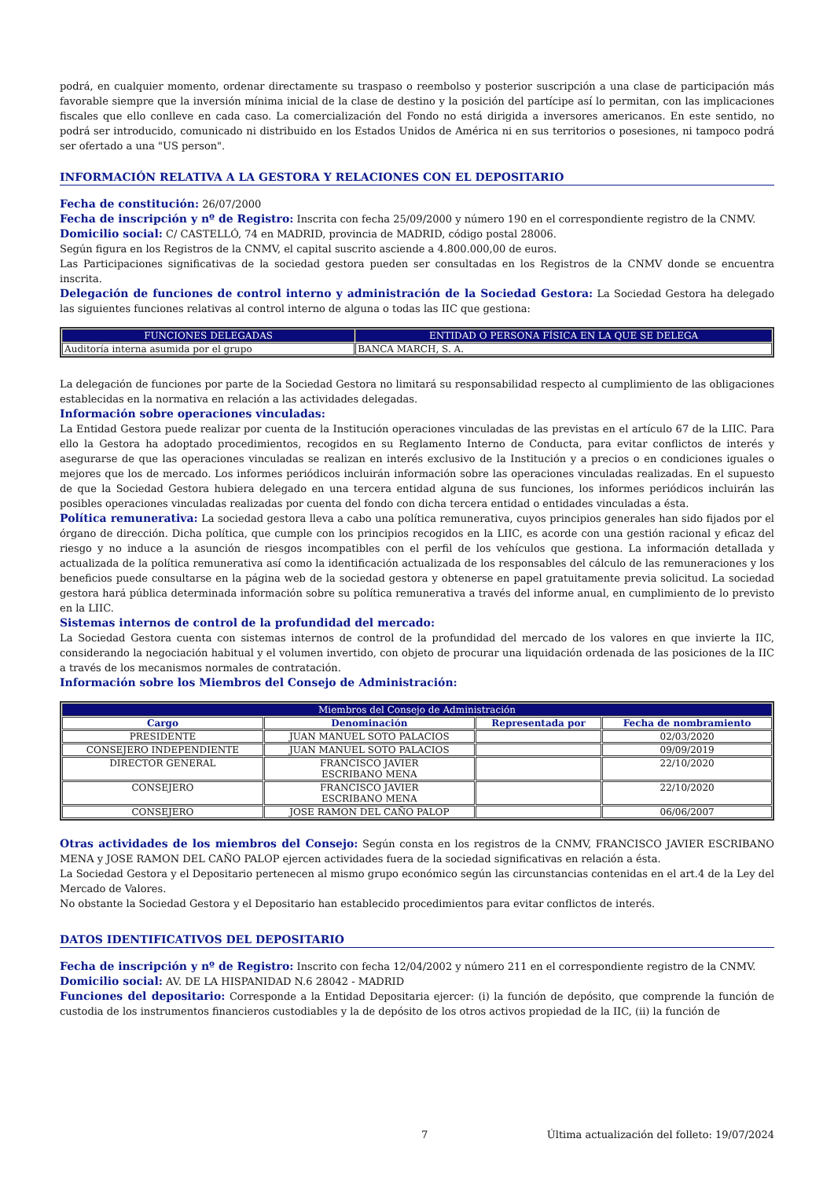podrá, en cualquier momento, ordenar directamente su traspaso o reembolso y posterior suscripción a una clase de participación más favorable siempre que la inversión mínima inicial de la clase de destino y la posición del partícipe así lo permitan, con las implicaciones fiscales que ello conlleve en cada caso. La comercialización del Fondo no está dirigida a inversores americanos. En este sentido, no podrá ser introducido, comunicado ni distribuido en los Estados Unidos de América ni en sus territorios o posesiones, ni tampoco podrá ser ofertado a una "US person".
INFORMACIÓN RELATIVA A LA GESTORA Y RELACIONES CON EL DEPOSITARIO
Fecha de constitución: 26/07/2000
Fecha de inscripción y nº de Registro: Inscrita con fecha 25/09/2000 y número 190 en el correspondiente registro de la CNMV.
Domicilio social: C/ CASTELLÓ, 74 en MADRID, provincia de MADRID, código postal 28006.
Según figura en los Registros de la CNMV, el capital suscrito asciende a 4.800.000,00 de euros.
Las Participaciones significativas de la sociedad gestora pueden ser consultadas en los Registros de la CNMV donde se encuentra inscrita.
Delegación de funciones de control interno y administración de la Sociedad Gestora: La Sociedad Gestora ha delegado las siguientes funciones relativas al control interno de alguna o todas las IIC que gestiona:
| FUNCIONES DELEGADAS | ENTIDAD O PERSONA FÍSICA EN LA QUE SE DELEGA |
| --- | --- |
| Auditoría interna asumida por el grupo | BANCA MARCH, S. A. |
La delegación de funciones por parte de la Sociedad Gestora no limitará su responsabilidad respecto al cumplimiento de las obligaciones establecidas en la normativa en relación a las actividades delegadas.
Información sobre operaciones vinculadas:
La Entidad Gestora puede realizar por cuenta de la Institución operaciones vinculadas de las previstas en el artículo 67 de la LIIC. Para ello la Gestora ha adoptado procedimientos, recogidos en su Reglamento Interno de Conducta, para evitar conflictos de interés y asegurarse de que las operaciones vinculadas se realizan en interés exclusivo de la Institución y a precios o en condiciones iguales o mejores que los de mercado. Los informes periódicos incluirán información sobre las operaciones vinculadas realizadas. En el supuesto de que la Sociedad Gestora hubiera delegado en una tercera entidad alguna de sus funciones, los informes periódicos incluirán las posibles operaciones vinculadas realizadas por cuenta del fondo con dicha tercera entidad o entidades vinculadas a ésta.
Política remunerativa: La sociedad gestora lleva a cabo una política remunerativa, cuyos principios generales han sido fijados por el órgano de dirección. Dicha política, que cumple con los principios recogidos en la LIIC, es acorde con una gestión racional y eficaz del riesgo y no induce a la asunción de riesgos incompatibles con el perfil de los vehículos que gestiona. La información detallada y actualizada de la política remunerativa así como la identificación actualizada de los responsables del cálculo de las remuneraciones y los beneficios puede consultarse en la página web de la sociedad gestora y obtenerse en papel gratuitamente previa solicitud. La sociedad gestora hará pública determinada información sobre su política remunerativa a través del informe anual, en cumplimiento de lo previsto en la LIIC.
Sistemas internos de control de la profundidad del mercado:
La Sociedad Gestora cuenta con sistemas internos de control de la profundidad del mercado de los valores en que invierte la IIC, considerando la negociación habitual y el volumen invertido, con objeto de procurar una liquidación ordenada de las posiciones de la IIC a través de los mecanismos normales de contratación.
Información sobre los Miembros del Consejo de Administración:
| Miembros del Consejo de Administración | | | |
| --- | --- | --- | --- |
| Cargo | Denominación | Representada por | Fecha de nombramiento |
| PRESIDENTE | JUAN MANUEL SOTO PALACIOS | | 02/03/2020 |
| CONSEJERO INDEPENDIENTE | JUAN MANUEL SOTO PALACIOS | | 09/09/2019 |
| DIRECTOR GENERAL | FRANCISCO JAVIER ESCRIBANO MENA | | 22/10/2020 |
| CONSEJERO | FRANCISCO JAVIER ESCRIBANO MENA | | 22/10/2020 |
| CONSEJERO | JOSE RAMON DEL CAÑO PALOP | | 06/06/2007 |
Otras actividades de los miembros del Consejo: Según consta en los registros de la CNMV, FRANCISCO JAVIER ESCRIBANO MENA y JOSE RAMON DEL CAÑO PALOP ejercen actividades fuera de la sociedad significativas en relación a ésta.
La Sociedad Gestora y el Depositario pertenecen al mismo grupo económico según las circunstancias contenidas en el art.4 de la Ley del Mercado de Valores.
No obstante la Sociedad Gestora y el Depositario han establecido procedimientos para evitar conflictos de interés.
DATOS IDENTIFICATIVOS DEL DEPOSITARIO
Fecha de inscripción y nº de Registro: Inscrito con fecha 12/04/2002 y número 211 en el correspondiente registro de la CNMV.
Domicilio social: AV. DE LA HISPANIDAD N.6 28042 - MADRID
Funciones del depositario: Corresponde a la Entidad Depositaria ejercer: (i) la función de depósito, que comprende la función de custodia de los instrumentos financieros custodiables y la de depósito de los otros activos propiedad de la IIC, (ii) la función de
7 Última actualización del folleto: 19/07/2024